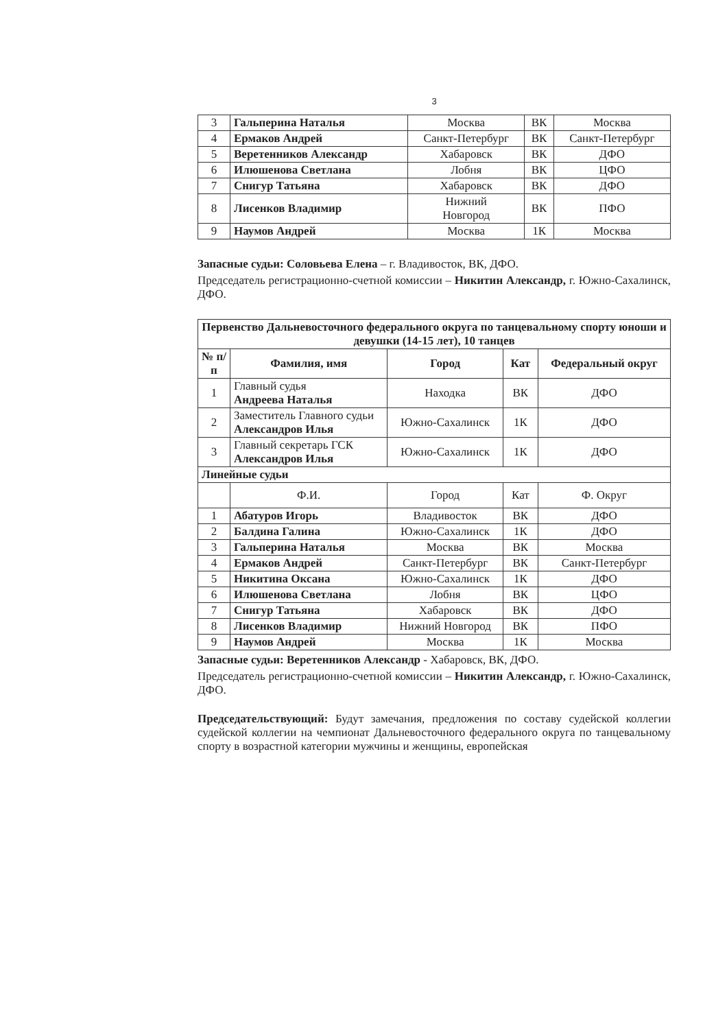3
| 3 | Гальперина Наталья | Москва | ВК | Москва |
| 4 | Ермаков Андрей | Санкт-Петербург | ВК | Санкт-Петербург |
| 5 | Веретенников Александр | Хабаровск | ВК | ДФО |
| 6 | Илюшенова Светлана | Лобня | ВК | ЦФО |
| 7 | Снигур Татьяна | Хабаровск | ВК | ДФО |
| 8 | Лисенков Владимир | Нижний Новгород | ВК | ПФО |
| 9 | Наумов Андрей | Москва | 1К | Москва |
Запасные судьи: Соловьева Елена – г. Владивосток, ВК, ДФО.
Председатель регистрационно-счетной комиссии – Никитин Александр, г. Южно-Сахалинск, ДФО.
| Первенство Дальневосточного федерального округа по танцевальному спорту юноши и девушки (14-15 лет), 10 танцев | | | | |
| --- | --- | --- | --- | --- |
| № п/п | Фамилия, имя | Город | Кат | Федеральный округ |
| 1 | Главный судья Андреева Наталья | Находка | ВК | ДФО |
| 2 | Заместитель Главного судьи Александров Илья | Южно-Сахалинск | 1К | ДФО |
| 3 | Главный секретарь ГСК Александров Илья | Южно-Сахалинск | 1К | ДФО |
| Линейные судьи | | | | |
| | Ф.И. | Город | Кат | Ф. Округ |
| 1 | Абатуров Игорь | Владивосток | ВК | ДФО |
| 2 | Балдина Галина | Южно-Сахалинск | 1К | ДФО |
| 3 | Гальперина Наталья | Москва | ВК | Москва |
| 4 | Ермаков Андрей | Санкт-Петербург | ВК | Санкт-Петербург |
| 5 | Никитина Оксана | Южно-Сахалинск | 1К | ДФО |
| 6 | Илюшенова Светлана | Лобня | ВК | ЦФО |
| 7 | Снигур Татьяна | Хабаровск | ВК | ДФО |
| 8 | Лисенков Владимир | Нижний Новгород | ВК | ПФО |
| 9 | Наумов Андрей | Москва | 1К | Москва |
Запасные судьи: Веретенников Александр - Хабаровск, ВК, ДФО.
Председатель регистрационно-счетной комиссии – Никитин Александр, г. Южно-Сахалинск, ДФО.
Председательствующий: Будут замечания, предложения по составу судейской коллегии судейской коллегии на чемпионат Дальневосточного федерального округа по танцевальному спорту в возрастной категории мужчины и женщины, европейская